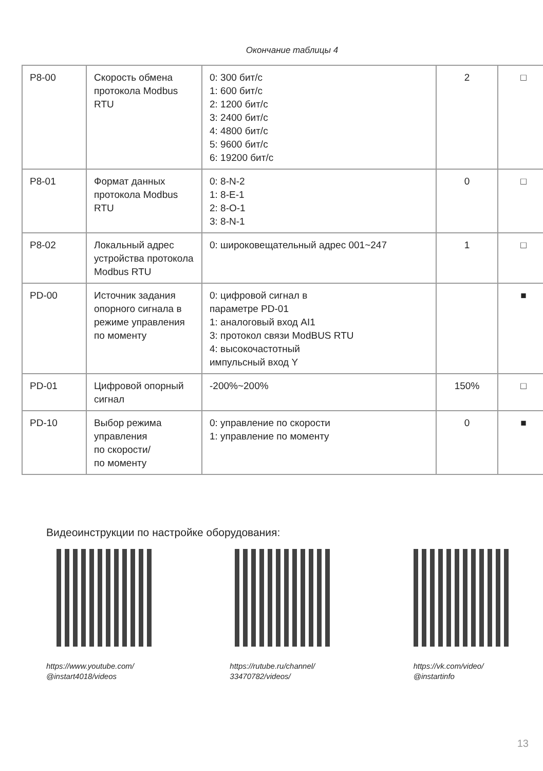Окончание таблицы 4
| P8-00 | Скорость обмена протокола Modbus RTU | 0: 300 бит/с 1: 600 бит/с 2: 1200 бит/с 3: 2400 бит/с 4: 4800 бит/с 5: 9600 бит/с 6: 19200 бит/с | 2 | □ |
| P8-01 | Формат данных протокола Modbus RTU | 0: 8-N-2 1: 8-E-1 2: 8-O-1 3: 8-N-1 | 0 | □ |
| P8-02 | Локальный адрес устройства протокола Modbus RTU | 0: широковещательный адрес 001~247 | 1 | □ |
| PD-00 | Источник задания опорного сигнала в режиме управления по моменту | 0: цифровой сигнал в параметре PD-01 1: аналоговый вход AI1 3: протокол связи ModBUS RTU 4: высокочастотный импульсный вход Y | | ■ |
| PD-01 | Цифровой опорный сигнал | -200%~200% | 150% | □ |
| PD-10 | Выбор режима управления по скорости/ по моменту | 0: управление по скорости 1: управление по моменту | 0 | ■ |
Видеоинструкции по настройке оборудования:
https://www.youtube.com/
@instart4018/videos
https://rutube.ru/channel/
33470782/videos/
https://vk.com/video/
@instartinfo
13